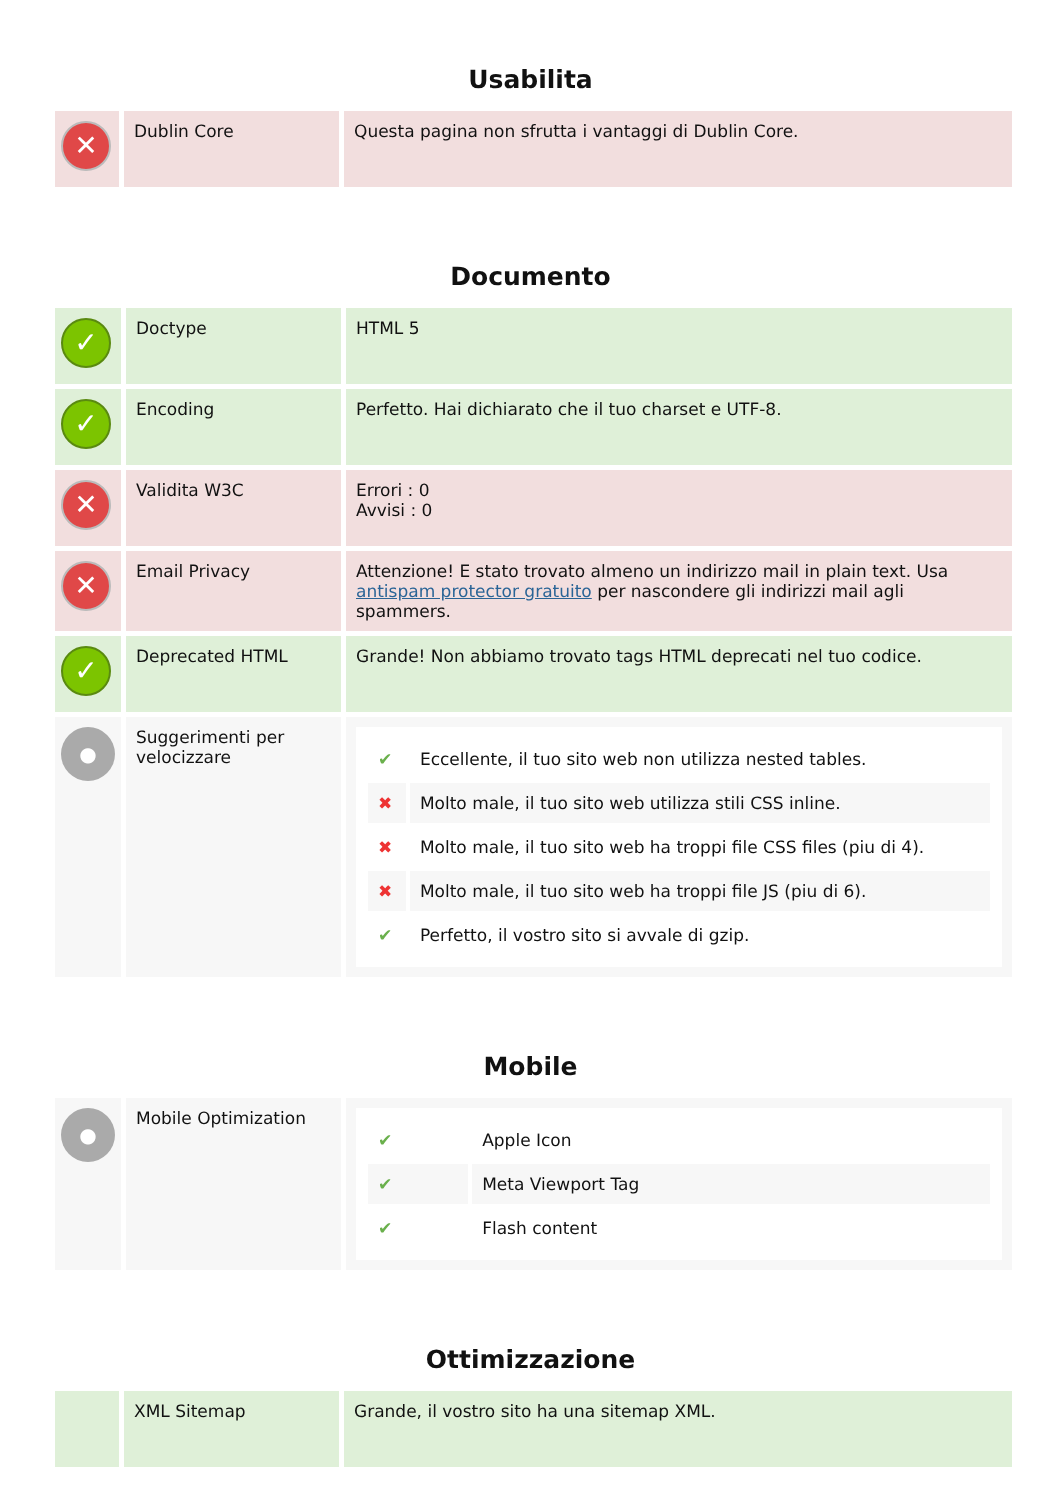Usabilita
| ✕ | Dublin Core | Questa pagina non sfrutta i vantaggi di Dublin Core. |
Documento
| ✓ | Doctype | HTML 5 |
| ✓ | Encoding | Perfetto. Hai dichiarato che il tuo charset e UTF-8. |
| ✕ | Validita W3C | Errori : 0 Avvisi : 0 |
| ✕ | Email Privacy | Attenzione! E stato trovato almeno un indirizzo mail in plain text. Usa antispam protector gratuito per nascondere gli indirizzi mail agli spammers. |
| ✓ | Deprecated HTML | Grande! Non abbiamo trovato tags HTML deprecati nel tuo codice. |
| ● | Suggerimenti per velocizzare | / ✔ / Eccellente, il tuo sito web non utilizza nested tables. / / ✖ / Molto male, il tuo sito web utilizza stili CSS inline. / / ✖ / Molto male, il tuo sito web ha troppi file CSS files (piu di 4). / / ✖ / Molto male, il tuo sito web ha troppi file JS (piu di 6). / / ✔ / Perfetto, il vostro sito si avvale di gzip. / |
Mobile
| ● | Mobile Optimization | / ✔ / Apple Icon / / ✔ / Meta Viewport Tag / / ✔ / Flash content / |
Ottimizzazione
| | XML Sitemap | Grande, il vostro sito ha una sitemap XML. |